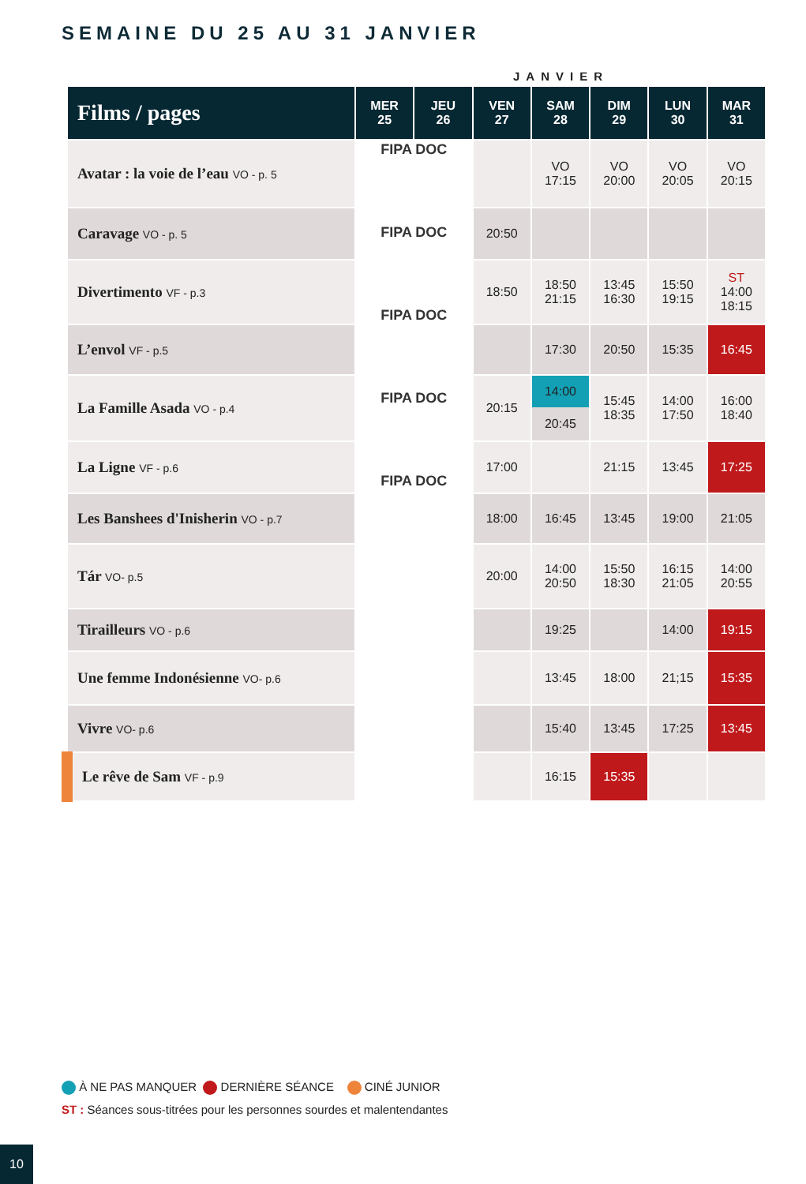SEMAINE DU 25 AU 31 JANVIER
JANVIER
| Films / pages | MER 25 | JEU 26 | VEN 27 | SAM 28 | DIM 29 | LUN 30 | MAR 31 |
| --- | --- | --- | --- | --- | --- | --- | --- |
| Avatar : la voie de l’eau VO - p. 5 | FIPA DOC FIPA DOC FIPA DOC FIPA DOC FIPA DOC | | | VO 17:15 | VO 20:00 | VO 20:05 | VO 20:15 |
| Caravage VO - p. 5 | | | 20:50 | | | | |
| Divertimento VF - p.3 | | | 18:50 | 18:50 21:15 | 13:45 16:30 | 15:50 19:15 | ST 14:00 18:15 |
| L’envol VF - p.5 | | | | 17:30 | 20:50 | 15:35 | 16:45 |
| La Famille Asada VO - p.4 | | | 20:15 | 14:00 20:45 | 15:45 18:35 | 14:00 17:50 | 16:00 18:40 |
| La Ligne VF - p.6 | | | 17:00 | | 21:15 | 13:45 | 17:25 |
| Les Banshees d'Inisherin VO - p.7 | | | 18:00 | 16:45 | 13:45 | 19:00 | 21:05 |
| Tár VO- p.5 | | | 20:00 | 14:00 20:50 | 15:50 18:30 | 16:15 21:05 | 14:00 20:55 |
| Tirailleurs VO - p.6 | | | | 19:25 | | 14:00 | 19:15 |
| Une femme Indonésienne VO- p.6 | | | | 13:45 | 18:00 | 21;15 | 15:35 |
| Vivre VO- p.6 | | | | 15:40 | 13:45 | 17:25 | 13:45 |
| Le rêve de Sam VF - p.9 | | | | 16:15 | 15:35 | | |
À NE PAS MANQUER DERNIÈRE SÉANCE CINÉ JUNIOR
ST : Séances sous-titrées pour les personnes sourdes et malentendantes
10